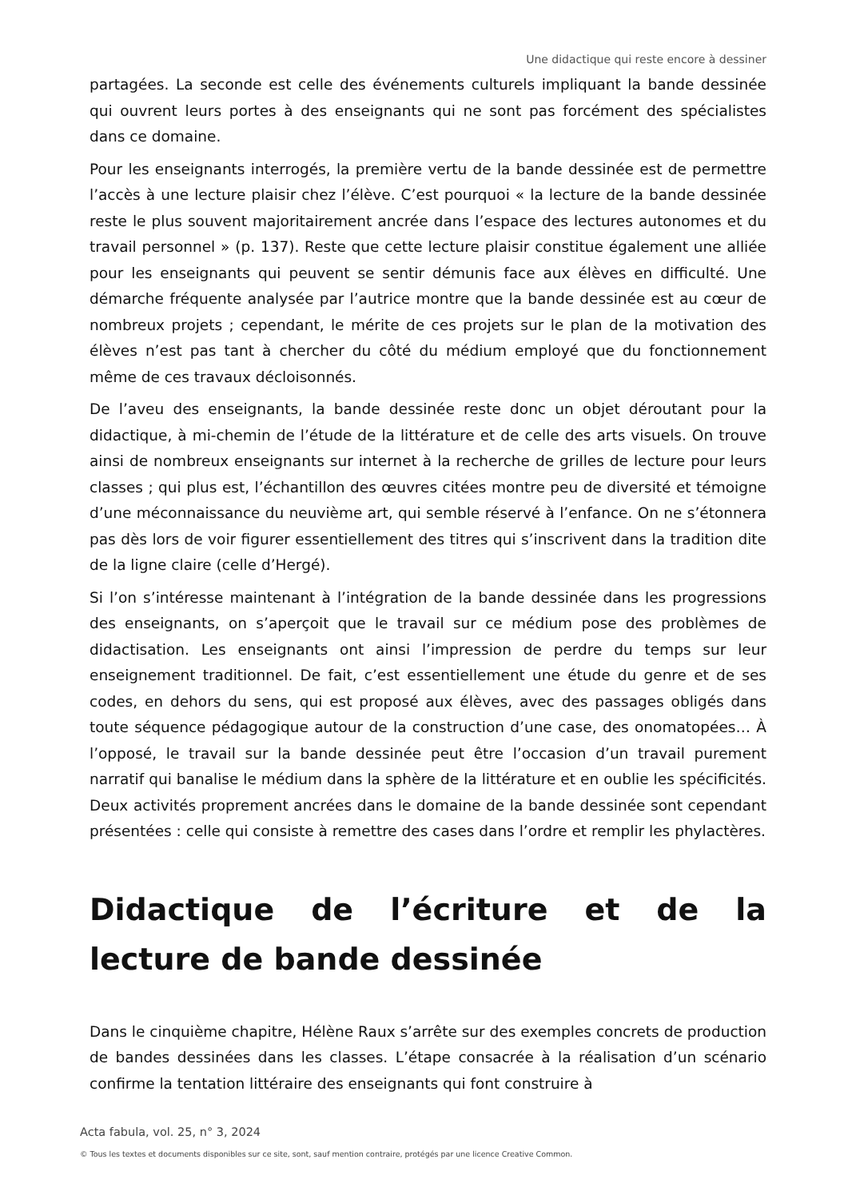Une didactique qui reste encore à dessiner
partagées. La seconde est celle des événements culturels impliquant la bande dessinée qui ouvrent leurs portes à des enseignants qui ne sont pas forcément des spécialistes dans ce domaine.
Pour les enseignants interrogés, la première vertu de la bande dessinée est de permettre l’accès à une lecture plaisir chez l’élève. C’est pourquoi « la lecture de la bande dessinée reste le plus souvent majoritairement ancrée dans l’espace des lectures autonomes et du travail personnel » (p. 137). Reste que cette lecture plaisir constitue également une alliée pour les enseignants qui peuvent se sentir démunis face aux élèves en difficulté. Une démarche fréquente analysée par l’autrice montre que la bande dessinée est au cœur de nombreux projets ; cependant, le mérite de ces projets sur le plan de la motivation des élèves n’est pas tant à chercher du côté du médium employé que du fonctionnement même de ces travaux décloisonnés.
De l’aveu des enseignants, la bande dessinée reste donc un objet déroutant pour la didactique, à mi-chemin de l’étude de la littérature et de celle des arts visuels. On trouve ainsi de nombreux enseignants sur internet à la recherche de grilles de lecture pour leurs classes ; qui plus est, l’échantillon des œuvres citées montre peu de diversité et témoigne d’une méconnaissance du neuvième art, qui semble réservé à l’enfance. On ne s’étonnera pas dès lors de voir figurer essentiellement des titres qui s’inscrivent dans la tradition dite de la ligne claire (celle d’Hergé).
Si l’on s’intéresse maintenant à l’intégration de la bande dessinée dans les progressions des enseignants, on s’aperçoit que le travail sur ce médium pose des problèmes de didactisation. Les enseignants ont ainsi l’impression de perdre du temps sur leur enseignement traditionnel. De fait, c’est essentiellement une étude du genre et de ses codes, en dehors du sens, qui est proposé aux élèves, avec des passages obligés dans toute séquence pédagogique autour de la construction d’une case, des onomatopées… À l’opposé, le travail sur la bande dessinée peut être l’occasion d’un travail purement narratif qui banalise le médium dans la sphère de la littérature et en oublie les spécificités. Deux activités proprement ancrées dans le domaine de la bande dessinée sont cependant présentées : celle qui consiste à remettre des cases dans l’ordre et remplir les phylactères.
Didactique de l’écriture et de la lecture de bande dessinée
Dans le cinquième chapitre, Hélène Raux s’arrête sur des exemples concrets de production de bandes dessinées dans les classes. L’étape consacrée à la réalisation d’un scénario confirme la tentation littéraire des enseignants qui font construire à
Acta fabula, vol. 25, n° 3, 2024
© Tous les textes et documents disponibles sur ce site, sont, sauf mention contraire, protégés par une licence Creative Common.